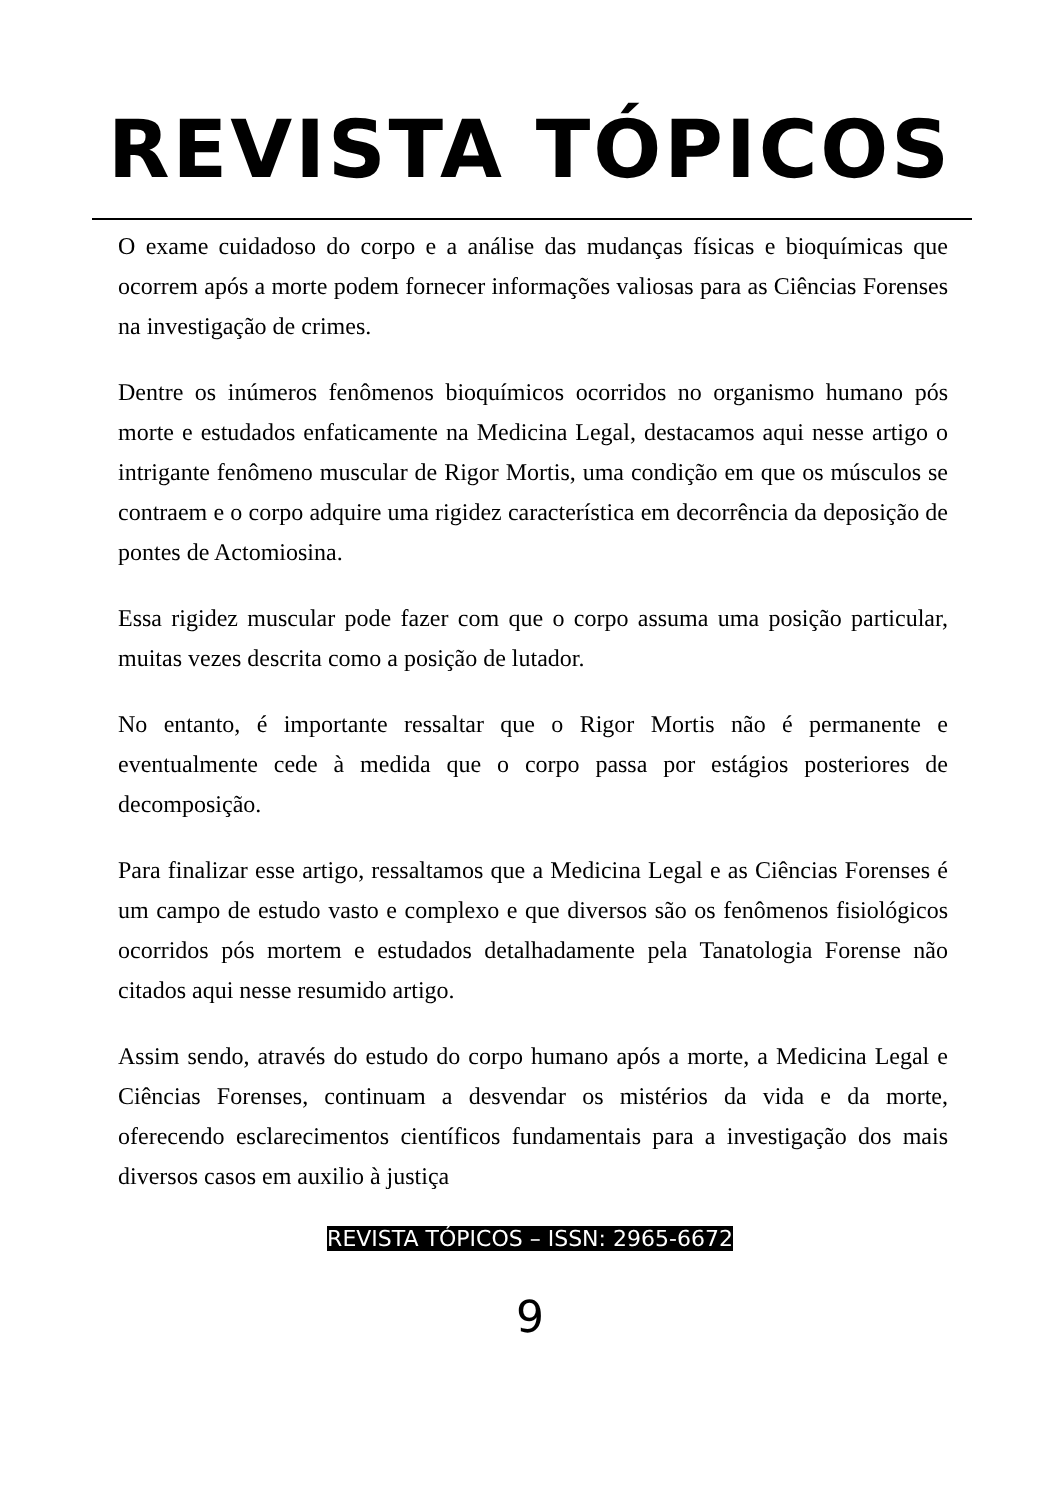REVISTA TÓPICOS
O exame cuidadoso do corpo e a análise das mudanças físicas e bioquímicas que ocorrem após a morte podem fornecer informações valiosas para as Ciências Forenses na investigação de crimes.
Dentre os inúmeros fenômenos bioquímicos ocorridos no organismo humano pós morte e estudados enfaticamente na Medicina Legal, destacamos aqui nesse artigo o intrigante fenômeno muscular de Rigor Mortis, uma condição em que os músculos se contraem e o corpo adquire uma rigidez característica em decorrência da deposição de pontes de Actomiosina.
Essa rigidez muscular pode fazer com que o corpo assuma uma posição particular, muitas vezes descrita como a posição de lutador.
No entanto, é importante ressaltar que o Rigor Mortis não é permanente e eventualmente cede à medida que o corpo passa por estágios posteriores de decomposição.
Para finalizar esse artigo, ressaltamos que a Medicina Legal e as Ciências Forenses é um campo de estudo vasto e complexo e que diversos são os fenômenos fisiológicos ocorridos pós mortem e estudados detalhadamente pela Tanatologia Forense não citados aqui nesse resumido artigo.
Assim sendo, através do estudo do corpo humano após a morte, a Medicina Legal e Ciências Forenses, continuam a desvendar os mistérios da vida e da morte, oferecendo esclarecimentos científicos fundamentais para a investigação dos mais diversos casos em auxilio à justiça
REVISTA TÓPICOS – ISSN: 2965-6672
9